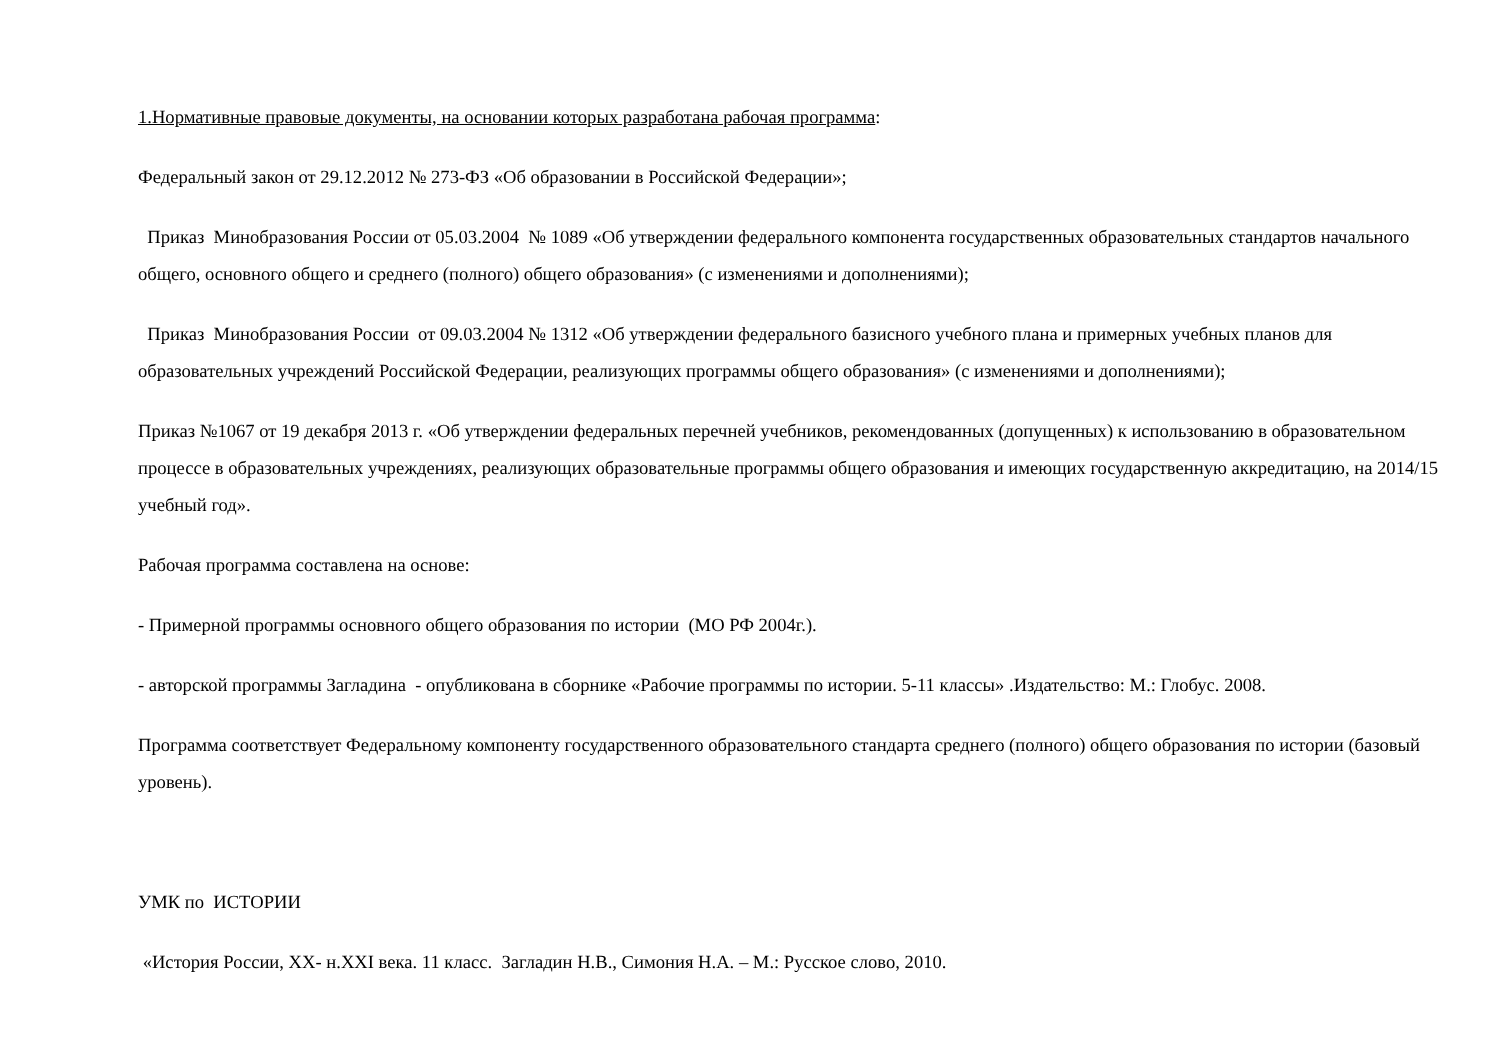1.Нормативные правовые документы, на основании которых разработана рабочая программа:
Федеральный закон от 29.12.2012 № 273-ФЗ «Об образовании в Российской Федерации»;
Приказ Минобразования России от 05.03.2004 № 1089 «Об утверждении федерального компонента государственных образовательных стандартов начального общего, основного общего и среднего (полного) общего образования» (с изменениями и дополнениями);
Приказ Минобразования России от 09.03.2004 № 1312 «Об утверждении федерального базисного учебного плана и примерных учебных планов для образовательных учреждений Российской Федерации, реализующих программы общего образования» (с изменениями и дополнениями);
Приказ №1067 от 19 декабря 2013 г. «Об утверждении федеральных перечней учебников, рекомендованных (допущенных) к использованию в образовательном процессе в образовательных учреждениях, реализующих образовательные программы общего образования и имеющих государственную аккредитацию, на 2014/15 учебный год».
Рабочая программа составлена на основе:
- Примерной программы основного общего образования по истории (МО РФ 2004г.).
- авторской программы Загладина - опубликована в сборнике «Рабочие программы по истории. 5-11 классы» .Издательство: М.: Глобус. 2008.
Программа соответствует Федеральному компоненту государственного образовательного стандарта среднего (полного) общего образования по истории (базовый уровень).
УМК по ИСТОРИИ
«История России, XX- н.XXI века. 11 класс. Загладин Н.В., Симония Н.А. – М.: Русское слово, 2010.